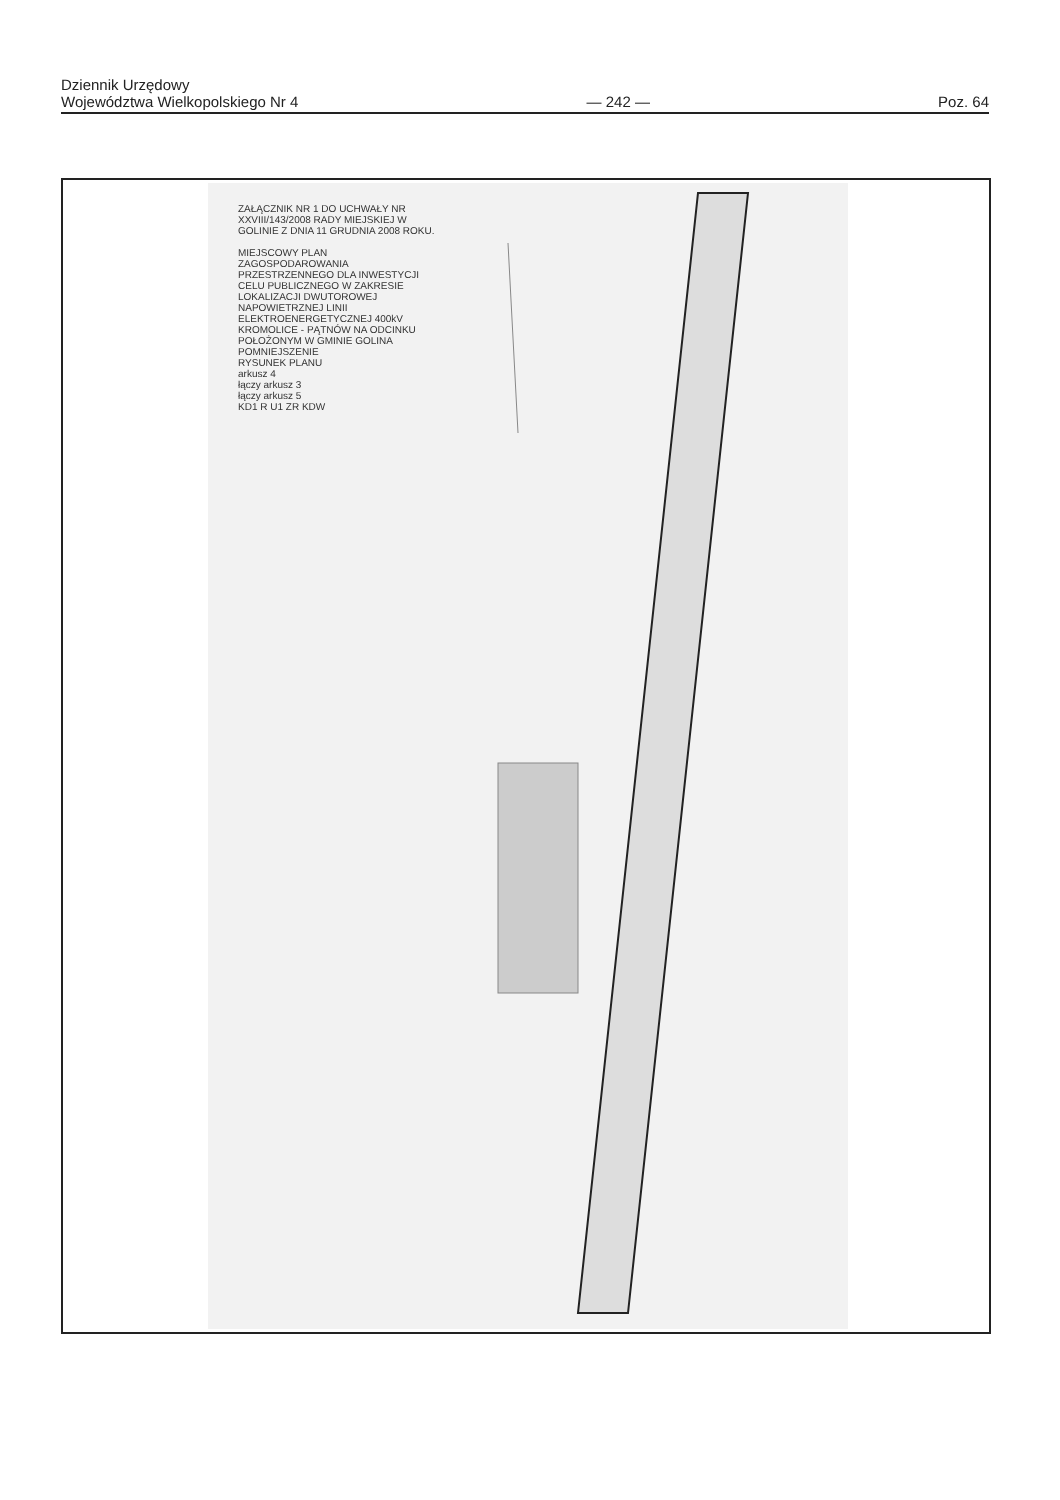Dziennik Urzędowy
Województwa Wielkopolskiego Nr 4
— 242 —
Poz. 64
ZAŁĄCZNIK NR 1 DO UCHWAŁY NR XXVIII/143/2008 RADY MIEJSKIEJ W GOLINIE Z DNIA 11 GRUDNIA 2008 ROKU.
MIEJSCOWY PLAN ZAGOSPODAROWANIA PRZESTRZENNEGO DLA INWESTYCJI CELU PUBLICZNEGO W ZAKRESIE LOKALIZACJI DWUTOROWEJ NAPOWIETRZNEJ LINII ELEKTROENERGETYCZNEJ 400kV KROMOLICE - PĄTNÓW NA ODCINKU POŁOŻONYM W GMINIE GOLINA
POMNIEJSZENIE
RYSUNEK PLANU
arkusz 4
łączy arkusz 3
łączy arkusz 5
KD1 R U1 ZR KDW